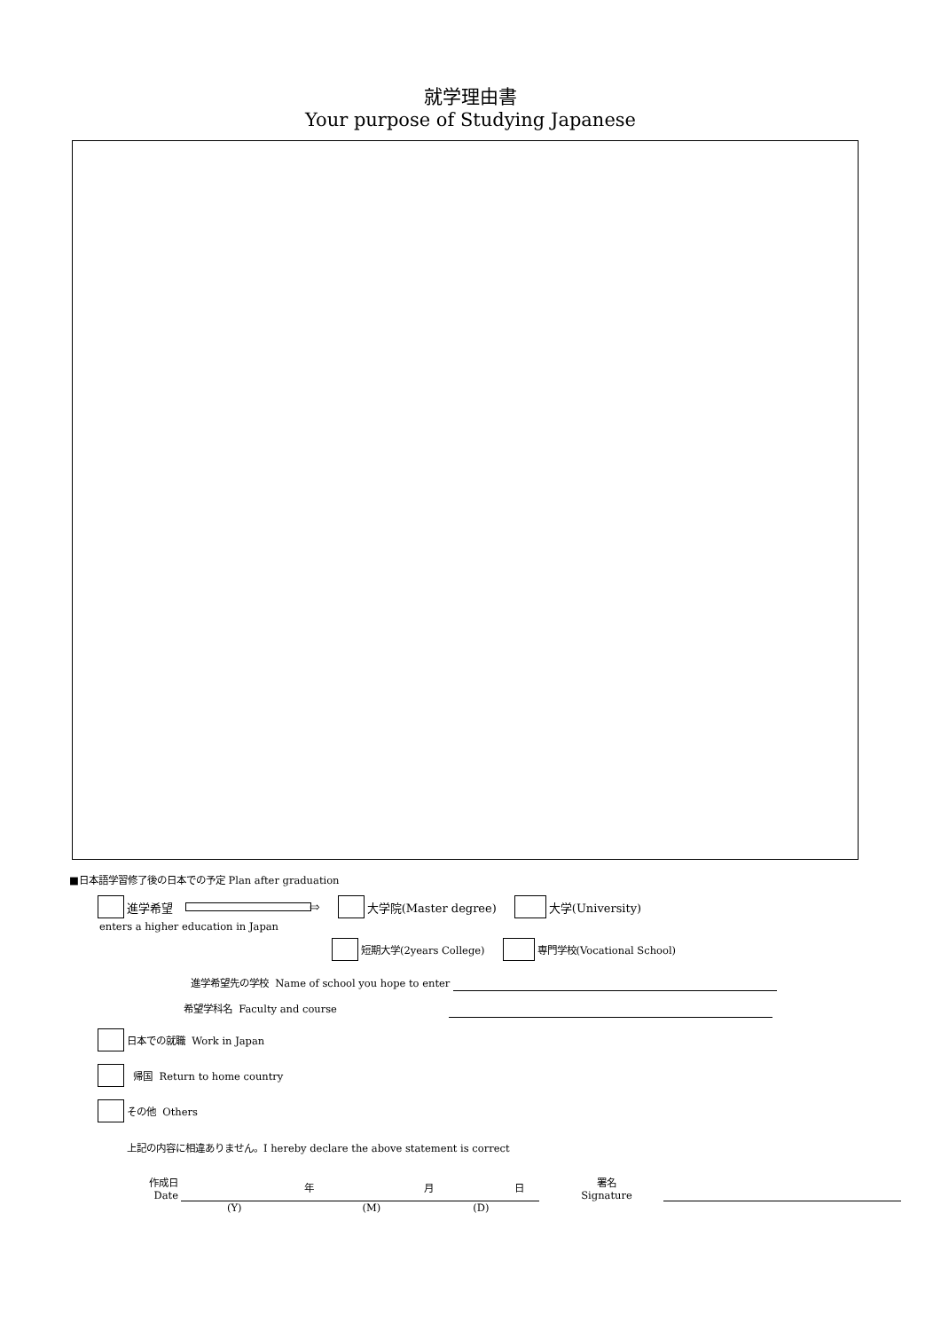就学理由書
Your purpose of Studying Japanese
■日本語学習修了後の日本での予定 Plan after graduation
進学希望 ⇨ 大学院(Master degree) 大学(University)
enters a higher education in Japan
短期大学(2years College) 専門学校(Vocational School)
進学希望先の学校 Name of school you hope to enter
希望学科名 Faculty and course
日本での就職 Work in Japan
帰国 Return to home country
その他 Others
上記の内容に相違ありません。I hereby declare the above statement is correct
作成日
Date
年 月 日
署名
Signature
(Y) (M) (D)